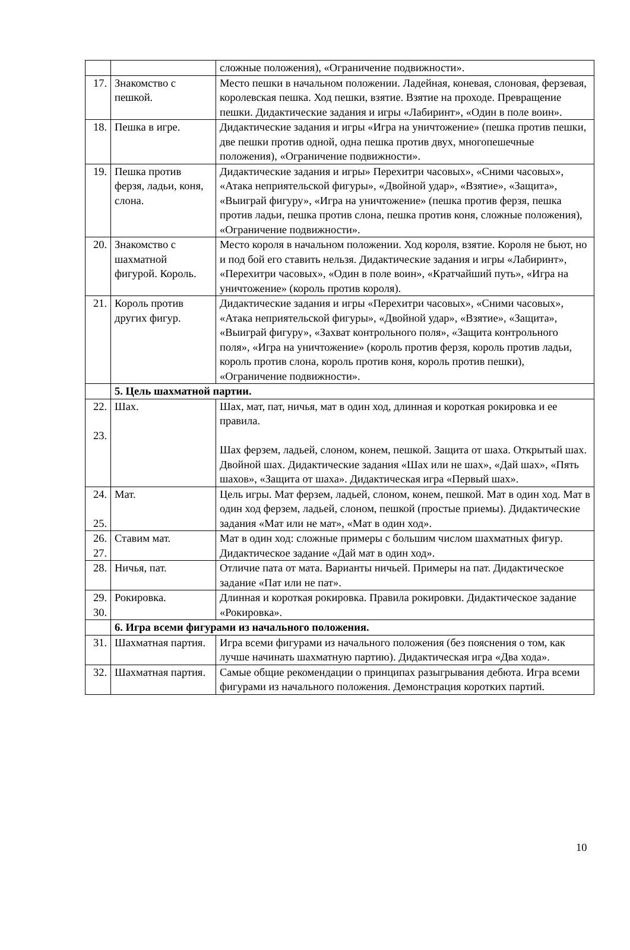| | | сложные положения), «Ограничение подвижности». |
| 17. | Знакомство с пешкой. | Место пешки в начальном положении. Ладейная, коневая, слоновая, ферзевая, королевская пешка. Ход пешки, взятие. Взятие на проходе. Превращение пешки. Дидактические задания и игры «Лабиринт», «Один в поле воин». |
| 18. | Пешка в игре. | Дидактические задания и игры «Игра на уничтожение» (пешка против пешки, две пешки против одной, одна пешка против двух, многопешечные положения), «Ограничение подвижности». |
| 19. | Пешка против ферзя, ладьи, коня, слона. | Дидактические задания и игры» Перехитри часовых», «Сними часовых», «Атака неприятельской фигуры», «Двойной удар», «Взятие», «Защита», «Выиграй фигуру», «Игра на уничтожение» (пешка против ферзя, пешка против ладьи, пешка против слона, пешка против коня, сложные положения), «Ограничение подвижности». |
| 20. | Знакомство с шахматной фигурой. Король. | Место короля в начальном положении. Ход короля, взятие. Короля не бьют, но и под бой его ставить нельзя. Дидактические задания и игры «Лабиринт», «Перехитри часовых», «Один в поле воин», «Кратчайший путь», «Игра на уничтожение» (король против короля). |
| 21. | Король против других фигур. | Дидактические задания и игры «Перехитри часовых», «Сними часовых», «Атака неприятельской фигуры», «Двойной удар», «Взятие», «Защита», «Выиграй фигуру», «Захват контрольного поля», «Защита контрольного поля», «Игра на уничтожение» (король против ферзя, король против ладьи, король против слона, король против коня, король против пешки), «Ограничение подвижности». |
| | 5. Цель шахматной партии. | |
| 22. 23. | Шах. | Шах, мат, пат, ничья, мат в один ход, длинная и короткая рокировка и ее правила. Шах ферзем, ладьей, слоном, конем, пешкой. Защита от шаха. Открытый шах. Двойной шах. Дидактические задания «Шах или не шах», «Дай шах», «Пять шахов», «Защита от шаха». Дидактическая игра «Первый шах». |
| 24. 25. | Мат. | Цель игры. Мат ферзем, ладьей, слоном, конем, пешкой. Мат в один ход. Мат в один ход ферзем, ладьей, слоном, пешкой (простые приемы). Дидактические задания «Мат или не мат», «Мат в один ход». |
| 26. 27. | Ставим мат. | Мат в один ход: сложные примеры с большим числом шахматных фигур. Дидактическое задание «Дай мат в один ход». |
| 28. | Ничья, пат. | Отличие пата от мата. Варианты ничьей. Примеры на пат. Дидактическое задание «Пат или не пат». |
| 29. 30. | Рокировка. | Длинная и короткая рокировка. Правила рокировки. Дидактическое задание «Рокировка». |
| | 6. Игра всеми фигурами из начального положения. | |
| 31. | Шахматная партия. | Игра всеми фигурами из начального положения (без пояснения о том, как лучше начинать шахматную партию). Дидактическая игра «Два хода». |
| 32. | Шахматная партия. | Самые общие рекомендации о принципах разыгрывания дебюта. Игра всеми фигурами из начального положения. Демонстрация коротких партий. |
10